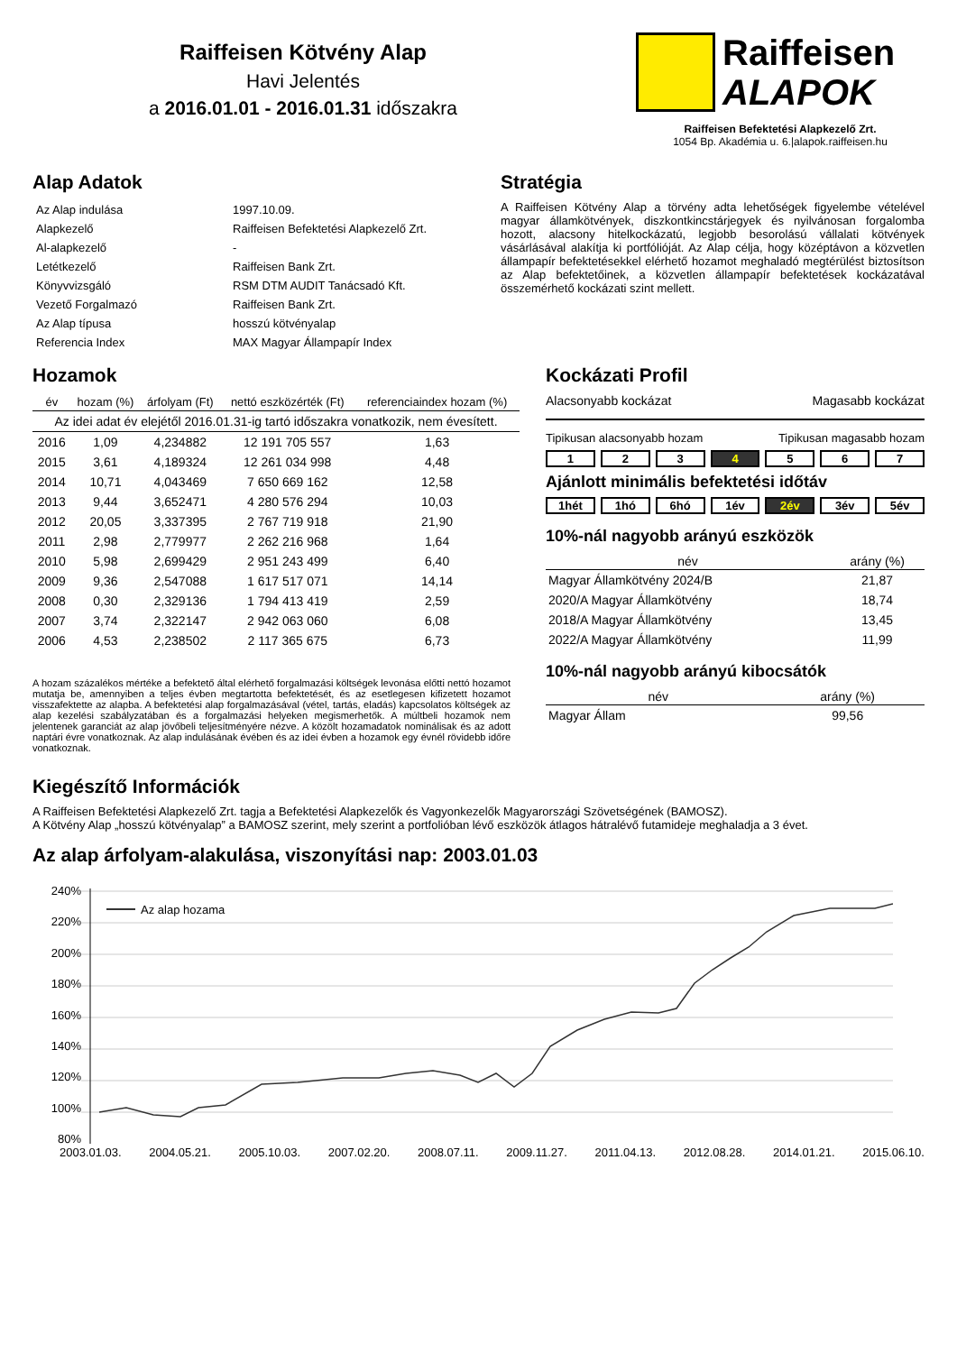Raiffeisen Kötvény Alap
Havi Jelentés
a 2016.01.01 - 2016.01.31 időszakra
Raiffeisen
ALAPOK
Raiffeisen Befektetési Alapkezelő Zrt.
1054 Bp. Akadémia u. 6.|alapok.raiffeisen.hu
Alap Adatok
| Az Alap indulása | 1997.10.09. |
| Alapkezelő | Raiffeisen Befektetési Alapkezelő Zrt. |
| Al-alapkezelő | - |
| Letétkezelő | Raiffeisen Bank Zrt. |
| Könyvvizsgáló | RSM DTM AUDIT Tanácsadó Kft. |
| Vezető Forgalmazó | Raiffeisen Bank Zrt. |
| Az Alap típusa | hosszú kötvényalap |
| Referencia Index | MAX Magyar Állampapír Index |
Stratégia
A Raiffeisen Kötvény Alap a törvény adta lehetőségek figyelembe vételével magyar államkötvények, diszkontkincstárjegyek és nyilvánosan forgalomba hozott, alacsony hitelkockázatú, legjobb besorolású vállalati kötvények vásárlásával alakítja ki portfólióját. Az Alap célja, hogy középtávon a közvetlen állampapír befektetésekkel elérhető hozamot meghaladó megtérülést biztosítson az Alap befektetőinek, a közvetlen állampapír befektetések kockázatával összemérhető kockázati szint mellett.
Hozamok
| év | hozam (%) | árfolyam (Ft) | nettó eszközérték (Ft) | referenciaindex hozam (%) |
| --- | --- | --- | --- | --- |
| Az idei adat év elejétől 2016.01.31-ig tartó időszakra vonatkozik, nem évesített. | | | | |
| 2016 | 1,09 | 4,234882 | 12 191 705 557 | 1,63 |
| 2015 | 3,61 | 4,189324 | 12 261 034 998 | 4,48 |
| 2014 | 10,71 | 4,043469 | 7 650 669 162 | 12,58 |
| 2013 | 9,44 | 3,652471 | 4 280 576 294 | 10,03 |
| 2012 | 20,05 | 3,337395 | 2 767 719 918 | 21,90 |
| 2011 | 2,98 | 2,779977 | 2 262 216 968 | 1,64 |
| 2010 | 5,98 | 2,699429 | 2 951 243 499 | 6,40 |
| 2009 | 9,36 | 2,547088 | 1 617 517 071 | 14,14 |
| 2008 | 0,30 | 2,329136 | 1 794 413 419 | 2,59 |
| 2007 | 3,74 | 2,322147 | 2 942 063 060 | 6,08 |
| 2006 | 4,53 | 2,238502 | 2 117 365 675 | 6,73 |
A hozam százalékos mértéke a befektető által elérhető forgalmazási költségek levonása előtti nettó hozamot mutatja be, amennyiben a teljes évben megtartotta befektetését, és az esetlegesen kifizetett hozamot visszafektette az alapba. A befektetési alap forgalmazásával (vétel, tartás, eladás) kapcsolatos költségek az alap kezelési szabályzatában és a forgalmazási helyeken megismerhetők. A múltbeli hozamok nem jelentenek garanciát az alap jövőbeli teljesítményére nézve. A közölt hozamadatok nominálisak és az adott naptári évre vonatkoznak. Az alap indulásának évében és az idei évben a hozamok egy évnél rövidebb időre vonatkoznak.
Kockázati Profil
Alacsonyabb kockázat Magasabb kockázat
Tipikusan alacsonyabb hozam Tipikusan magasabb hozam
1 2 3 4 5 6 7
Ajánlott minimális befektetési időtáv
1hét 1hó 6hó 1év 2év 3év 5év
10%-nál nagyobb arányú eszközök
| név | arány (%) |
| --- | --- |
| Magyar Államkötvény 2024/B | 21,87 |
| 2020/A Magyar Államkötvény | 18,74 |
| 2018/A Magyar Államkötvény | 13,45 |
| 2022/A Magyar Államkötvény | 11,99 |
10%-nál nagyobb arányú kibocsátók
| név | arány (%) |
| --- | --- |
| Magyar Állam | 99,56 |
Kiegészítő Információk
A Raiffeisen Befektetési Alapkezelő Zrt. tagja a Befektetési Alapkezelők és Vagyonkezelők Magyarországi Szövetségének (BAMOSZ).
A Kötvény Alap „hosszú kötvényalap” a BAMOSZ szerint, mely szerint a portfolióban lévő eszközök átlagos hátralévő futamideje meghaladja a 3 évet.
Az alap árfolyam-alakulása, viszonyítási nap: 2003.01.03
240%
220%
200%
180%
160%
140%
120%
100%
80%
Az alap hozama
2003.01.03. 2004.05.21. 2005.10.03. 2007.02.20. 2008.07.11. 2009.11.27. 2011.04.13. 2012.08.28. 2014.01.21. 2015.06.10.